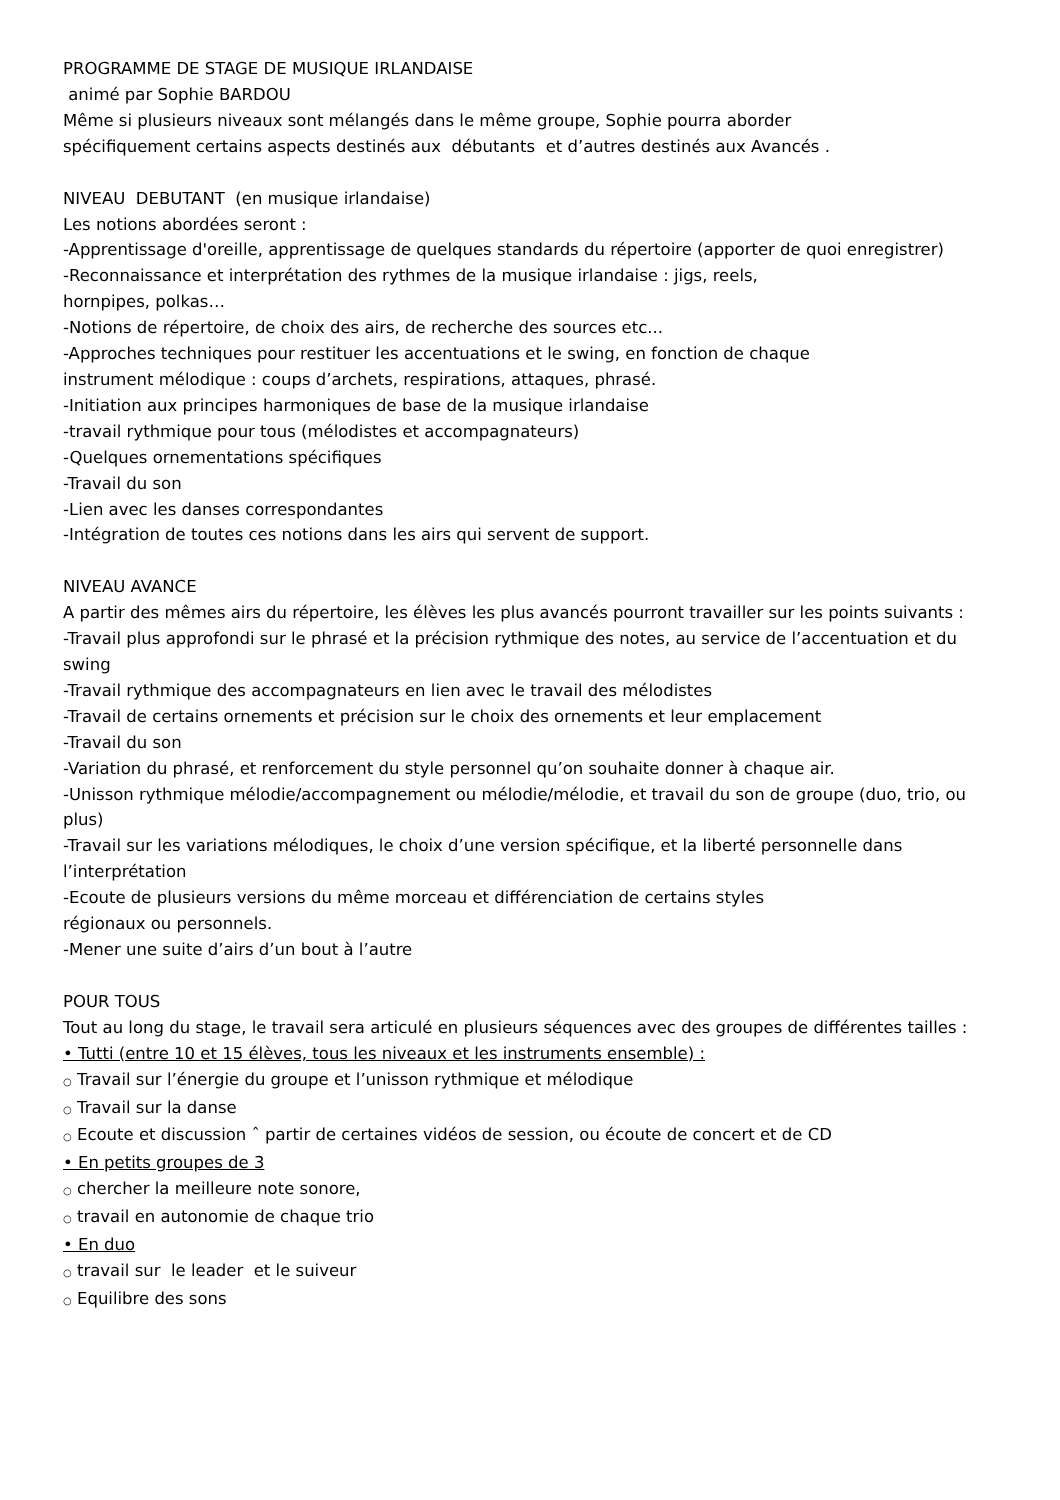PROGRAMME DE STAGE DE MUSIQUE IRLANDAISE
animé par Sophie BARDOU
Même si plusieurs niveaux sont mélangés dans le même groupe, Sophie pourra aborder
spécifiquement certains aspects destinés aux débutants et d’autres destinés aux Avancés .
NIVEAU DEBUTANT (en musique irlandaise)
Les notions abordées seront :
-Apprentissage d'oreille, apprentissage de quelques standards du répertoire (apporter de quoi enregistrer)
-Reconnaissance et interprétation des rythmes de la musique irlandaise : jigs, reels,
hornpipes, polkas…
-Notions de répertoire, de choix des airs, de recherche des sources etc...
-Approches techniques pour restituer les accentuations et le swing, en fonction de chaque
instrument mélodique : coups d’archets, respirations, attaques, phrasé.
-Initiation aux principes harmoniques de base de la musique irlandaise
-travail rythmique pour tous (mélodistes et accompagnateurs)
-Quelques ornementations spécifiques
-Travail du son
-Lien avec les danses correspondantes
-Intégration de toutes ces notions dans les airs qui servent de support.
NIVEAU AVANCE
A partir des mêmes airs du répertoire, les élèves les plus avancés pourront travailler sur les points suivants :
-Travail plus approfondi sur le phrasé et la précision rythmique des notes, au service de l’accentuation et du swing
-Travail rythmique des accompagnateurs en lien avec le travail des mélodistes
-Travail de certains ornements et précision sur le choix des ornements et leur emplacement
-Travail du son
-Variation du phrasé, et renforcement du style personnel qu’on souhaite donner à chaque air.
-Unisson rythmique mélodie/accompagnement ou mélodie/mélodie, et travail du son de groupe (duo, trio, ou plus)
-Travail sur les variations mélodiques, le choix d’une version spécifique, et la liberté personnelle dans l’interprétation
-Ecoute de plusieurs versions du même morceau et différenciation de certains styles
régionaux ou personnels.
-Mener une suite d’airs d’un bout à l’autre
POUR TOUS
Tout au long du stage, le travail sera articulé en plusieurs séquences avec des groupes de différentes tailles :
• Tutti (entre 10 et 15 élèves, tous les niveaux et les instruments ensemble) :
○ Travail sur l’énergie du groupe et l’unisson rythmique et mélodique
○ Travail sur la danse
○ Ecoute et discussion ˆ partir de certaines vidéos de session, ou écoute de concert et de CD
• En petits groupes de 3
○ chercher la meilleure note sonore,
○ travail en autonomie de chaque trio
• En duo
○ travail sur le leader et le suiveur
○ Equilibre des sons